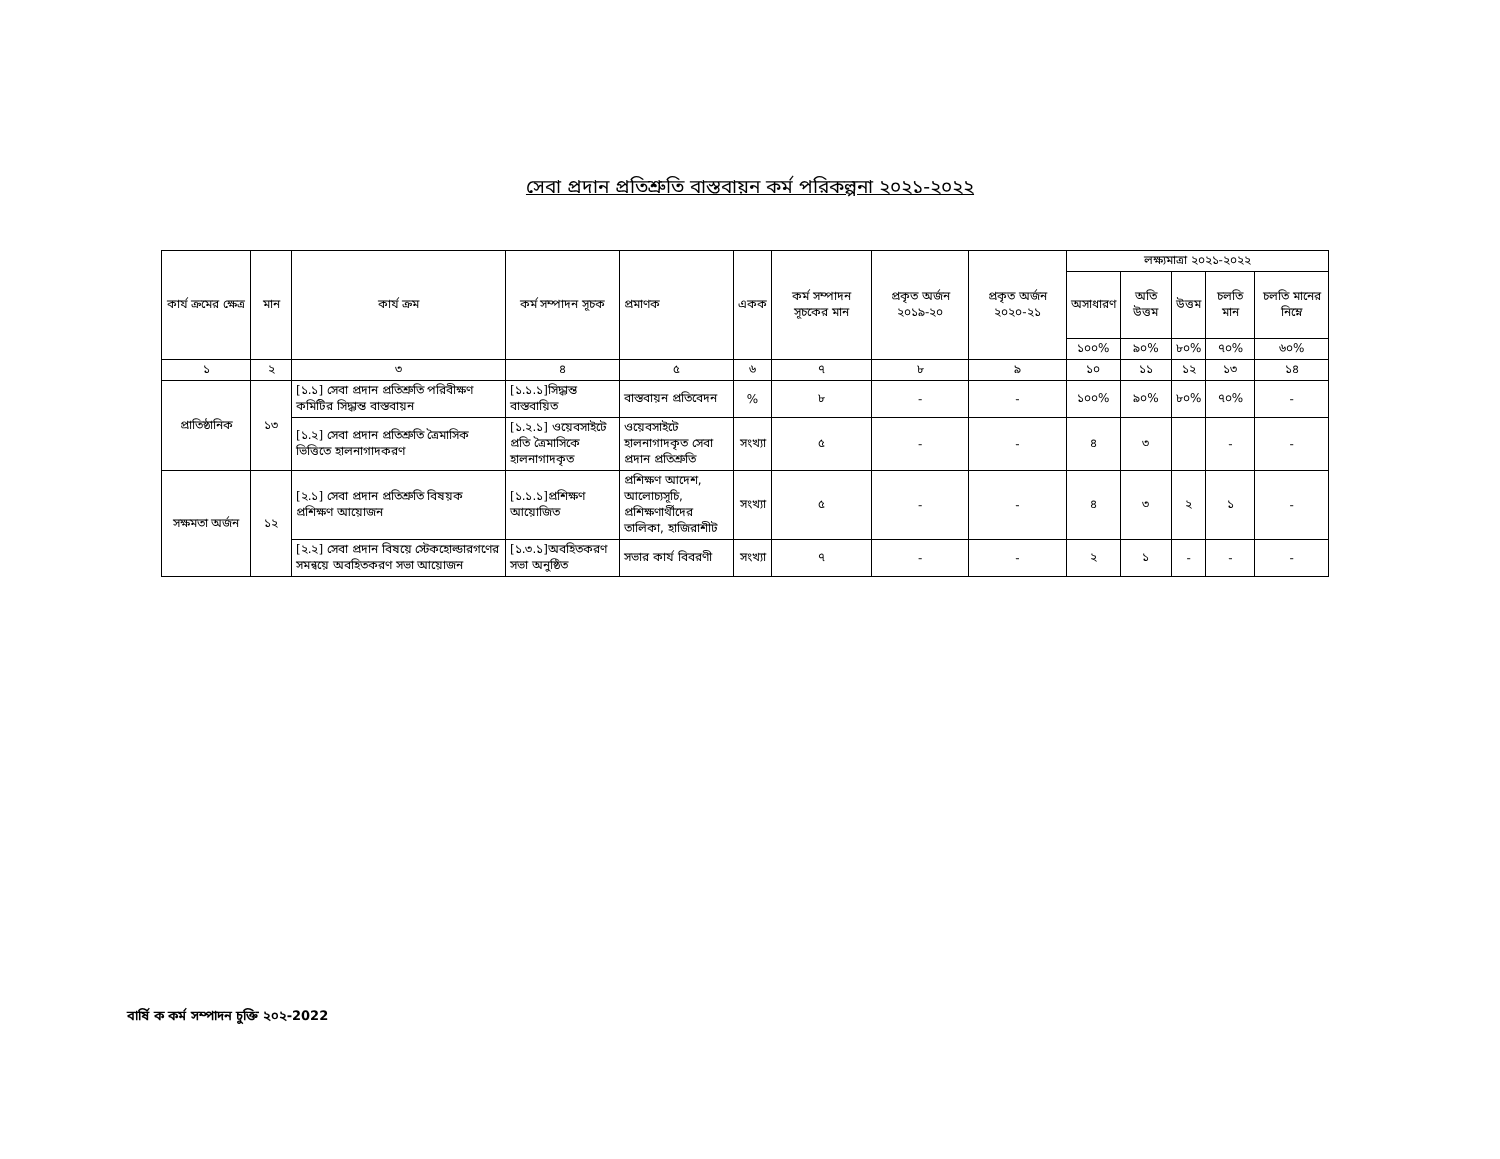সেবা প্রদান প্রতিশ্রুতি বাস্তবায়ন কর্ম পরিকল্পনা ২০২১-২০২২
| কার্য ক্রমের ক্ষেত্র | মান | কার্য ক্রম | কর্ম সম্পাদন সূচক | প্রমাণক | একক | কর্ম সম্পাদন সূচকের মান | প্রকৃত অর্জন ২০১৯-২০ | প্রকৃত অর্জন ২০২০-২১ | লক্ষ্যমাত্রা ২০২১-২০২২ | | | | |
| --- | --- | --- | --- | --- | --- | --- | --- | --- | --- | --- | --- | --- | --- |
| | | | | | | | | | অসাধারণ | অতি উত্তম | উত্তম | চলতি মান | চলতি মানের নিম্নে |
| | | | | | | | | | ১০০% | ৯০% | ৮০% | ৭০% | ৬০% |
| ১ | ২ | ৩ | ৪ | ৫ | ৬ | ৭ | ৮ | ৯ | ১০ | ১১ | ১২ | ১৩ | ১৪ |
| প্রাতিষ্ঠানিক | ১৩ | [১.১] সেবা প্রদান প্রতিশ্রুতি পরিবীক্ষণ কমিটির সিদ্ধান্ত বাস্তবায়ন | [১.১.১]সিদ্ধান্ত বাস্তবায়িত | বাস্তবায়ন প্রতিবেদন | % | ৮ | - | - | ১০০% | ৯০% | ৮০% | ৭০% | - |
| | | [১.২] সেবা প্রদান প্রতিশ্রুতি ত্রৈমাসিক ভিত্তিতে হালনাগাদকরণ | [১.২.১] ওয়েবসাইটে প্রতি ত্রৈমাসিকে হালনাগাদকৃত | ওয়েবসাইটে হালনাগাদকৃত সেবা প্রদান প্রতিশ্রুতি | সংখ্যা | ৫ | - | - | ৪ | ৩ | | - | - |
| সক্ষমতা অর্জন | ১২ | [২.১] সেবা প্রদান প্রতিশ্রুতি বিষয়ক প্রশিক্ষণ আয়োজন | [১.১.১]প্রশিক্ষণ আয়োজিত | প্রশিক্ষণ আদেশ, আলোচ্যসূচি, প্রশিক্ষণার্থীদের তালিকা, হাজিরাশীট | সংখ্যা | ৫ | - | - | ৪ | ৩ | ২ | ১ | - |
| | | [২.২] সেবা প্রদান বিষয়ে স্টেকহোল্ডারগণের সমন্বয়ে অবহিতকরণ সভা আয়োজন | [১.৩.১]অবহিতকরণ সভা অনুষ্ঠিত | সভার কার্য বিবরণী | সংখ্যা | ৭ | - | - | ২ | ১ | - | - | - |
বার্ষি ক কর্ম সম্পাদন চুক্তি ২০২-2022